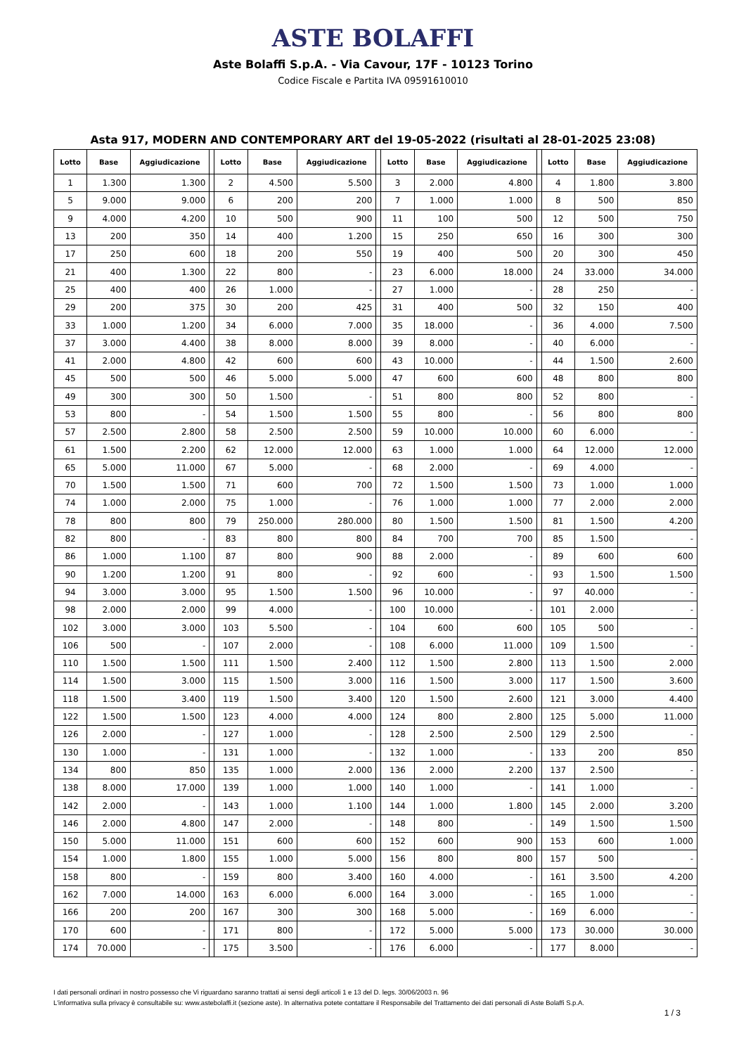ASTE BOLAFFI
Aste Bolaffi S.p.A. - Via Cavour, 17F - 10123 Torino
Codice Fiscale e Partita IVA 09591610010
Asta 917, MODERN AND CONTEMPORARY ART del 19-05-2022 (risultati al 28-01-2025 23:08)
| Lotto | Base | Aggiudicazione | | Lotto | Base | Aggiudicazione | | Lotto | Base | Aggiudicazione | | Lotto | Base | Aggiudicazione |
| --- | --- | --- | --- | --- | --- | --- | --- | --- | --- | --- | --- | --- | --- | --- |
| 1 | 1.300 | 1.300 | | 2 | 4.500 | 5.500 | | 3 | 2.000 | 4.800 | | 4 | 1.800 | 3.800 |
| 5 | 9.000 | 9.000 | | 6 | 200 | 200 | | 7 | 1.000 | 1.000 | | 8 | 500 | 850 |
| 9 | 4.000 | 4.200 | | 10 | 500 | 900 | | 11 | 100 | 500 | | 12 | 500 | 750 |
| 13 | 200 | 350 | | 14 | 400 | 1.200 | | 15 | 250 | 650 | | 16 | 300 | 300 |
| 17 | 250 | 600 | | 18 | 200 | 550 | | 19 | 400 | 500 | | 20 | 300 | 450 |
| 21 | 400 | 1.300 | | 22 | 800 | - | | 23 | 6.000 | 18.000 | | 24 | 33.000 | 34.000 |
| 25 | 400 | 400 | | 26 | 1.000 | - | | 27 | 1.000 | - | | 28 | 250 | - |
| 29 | 200 | 375 | | 30 | 200 | 425 | | 31 | 400 | 500 | | 32 | 150 | 400 |
| 33 | 1.000 | 1.200 | | 34 | 6.000 | 7.000 | | 35 | 18.000 | - | | 36 | 4.000 | 7.500 |
| 37 | 3.000 | 4.400 | | 38 | 8.000 | 8.000 | | 39 | 8.000 | - | | 40 | 6.000 | - |
| 41 | 2.000 | 4.800 | | 42 | 600 | 600 | | 43 | 10.000 | - | | 44 | 1.500 | 2.600 |
| 45 | 500 | 500 | | 46 | 5.000 | 5.000 | | 47 | 600 | 600 | | 48 | 800 | 800 |
| 49 | 300 | 300 | | 50 | 1.500 | - | | 51 | 800 | 800 | | 52 | 800 | - |
| 53 | 800 | - | | 54 | 1.500 | 1.500 | | 55 | 800 | - | | 56 | 800 | 800 |
| 57 | 2.500 | 2.800 | | 58 | 2.500 | 2.500 | | 59 | 10.000 | 10.000 | | 60 | 6.000 | - |
| 61 | 1.500 | 2.200 | | 62 | 12.000 | 12.000 | | 63 | 1.000 | 1.000 | | 64 | 12.000 | 12.000 |
| 65 | 5.000 | 11.000 | | 67 | 5.000 | - | | 68 | 2.000 | - | | 69 | 4.000 | - |
| 70 | 1.500 | 1.500 | | 71 | 600 | 700 | | 72 | 1.500 | 1.500 | | 73 | 1.000 | 1.000 |
| 74 | 1.000 | 2.000 | | 75 | 1.000 | - | | 76 | 1.000 | 1.000 | | 77 | 2.000 | 2.000 |
| 78 | 800 | 800 | | 79 | 250.000 | 280.000 | | 80 | 1.500 | 1.500 | | 81 | 1.500 | 4.200 |
| 82 | 800 | - | | 83 | 800 | 800 | | 84 | 700 | 700 | | 85 | 1.500 | - |
| 86 | 1.000 | 1.100 | | 87 | 800 | 900 | | 88 | 2.000 | - | | 89 | 600 | 600 |
| 90 | 1.200 | 1.200 | | 91 | 800 | - | | 92 | 600 | - | | 93 | 1.500 | 1.500 |
| 94 | 3.000 | 3.000 | | 95 | 1.500 | 1.500 | | 96 | 10.000 | - | | 97 | 40.000 | - |
| 98 | 2.000 | 2.000 | | 99 | 4.000 | - | | 100 | 10.000 | - | | 101 | 2.000 | - |
| 102 | 3.000 | 3.000 | | 103 | 5.500 | - | | 104 | 600 | 600 | | 105 | 500 | - |
| 106 | 500 | - | | 107 | 2.000 | - | | 108 | 6.000 | 11.000 | | 109 | 1.500 | - |
| 110 | 1.500 | 1.500 | | 111 | 1.500 | 2.400 | | 112 | 1.500 | 2.800 | | 113 | 1.500 | 2.000 |
| 114 | 1.500 | 3.000 | | 115 | 1.500 | 3.000 | | 116 | 1.500 | 3.000 | | 117 | 1.500 | 3.600 |
| 118 | 1.500 | 3.400 | | 119 | 1.500 | 3.400 | | 120 | 1.500 | 2.600 | | 121 | 3.000 | 4.400 |
| 122 | 1.500 | 1.500 | | 123 | 4.000 | 4.000 | | 124 | 800 | 2.800 | | 125 | 5.000 | 11.000 |
| 126 | 2.000 | - | | 127 | 1.000 | - | | 128 | 2.500 | 2.500 | | 129 | 2.500 | - |
| 130 | 1.000 | - | | 131 | 1.000 | - | | 132 | 1.000 | - | | 133 | 200 | 850 |
| 134 | 800 | 850 | | 135 | 1.000 | 2.000 | | 136 | 2.000 | 2.200 | | 137 | 2.500 | - |
| 138 | 8.000 | 17.000 | | 139 | 1.000 | 1.000 | | 140 | 1.000 | - | | 141 | 1.000 | - |
| 142 | 2.000 | - | | 143 | 1.000 | 1.100 | | 144 | 1.000 | 1.800 | | 145 | 2.000 | 3.200 |
| 146 | 2.000 | 4.800 | | 147 | 2.000 | - | | 148 | 800 | - | | 149 | 1.500 | 1.500 |
| 150 | 5.000 | 11.000 | | 151 | 600 | 600 | | 152 | 600 | 900 | | 153 | 600 | 1.000 |
| 154 | 1.000 | 1.800 | | 155 | 1.000 | 5.000 | | 156 | 800 | 800 | | 157 | 500 | - |
| 158 | 800 | - | | 159 | 800 | 3.400 | | 160 | 4.000 | - | | 161 | 3.500 | 4.200 |
| 162 | 7.000 | 14.000 | | 163 | 6.000 | 6.000 | | 164 | 3.000 | - | | 165 | 1.000 | - |
| 166 | 200 | 200 | | 167 | 300 | 300 | | 168 | 5.000 | - | | 169 | 6.000 | - |
| 170 | 600 | - | | 171 | 800 | - | | 172 | 5.000 | 5.000 | | 173 | 30.000 | 30.000 |
| 174 | 70.000 | - | | 175 | 3.500 | - | | 176 | 6.000 | - | | 177 | 8.000 | - |
I dati personali ordinari in nostro possesso che Vi riguardano saranno trattati ai sensi degli articoli 1 e 13 del D. legs. 30/06/2003 n. 96
L'informativa sulla privacy è consultabile su: www.astebolaffi.it (sezione aste). In alternativa potete contattare il Responsabile del Trattamento dei dati personali di Aste Bolaffi S.p.A.
1 / 3